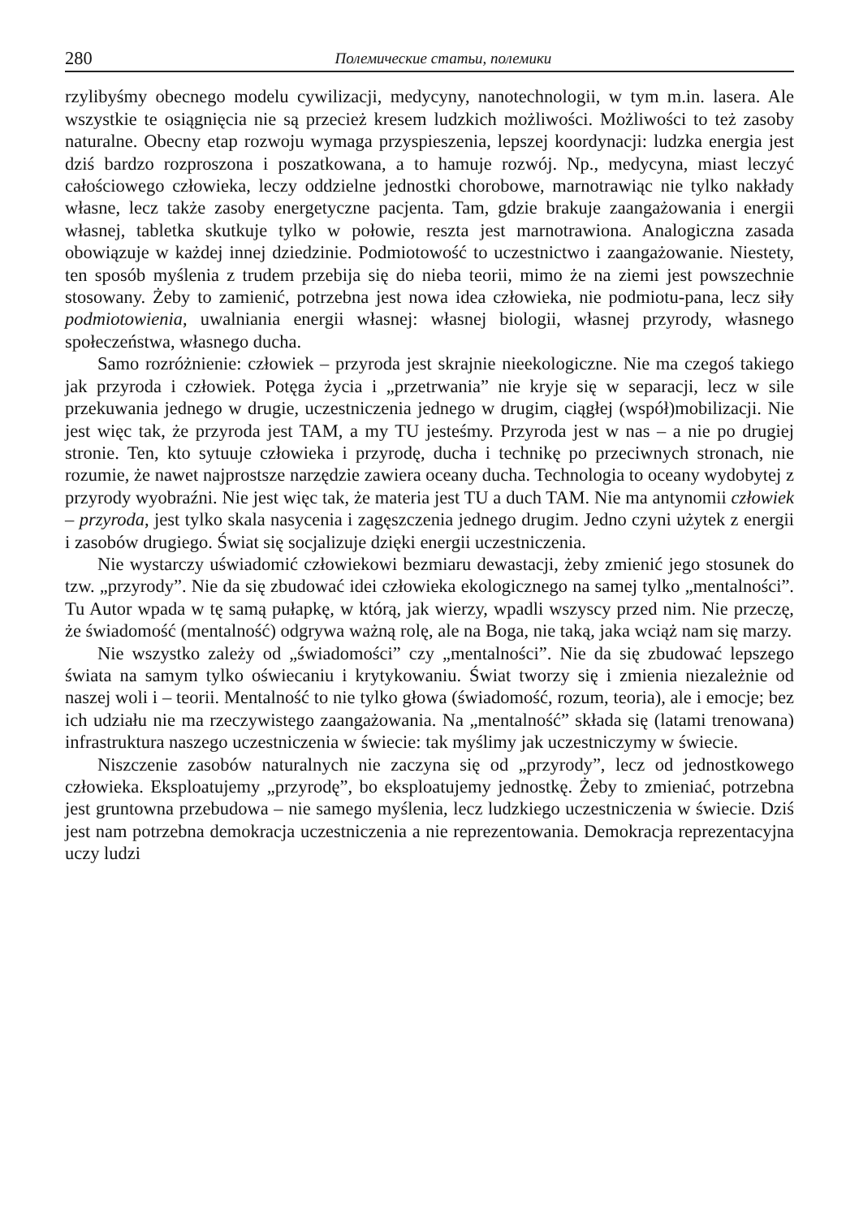280 Полемические статьи, полемики
rzylibyśmy obecnego modelu cywilizacji, medycyny, nanotechnologii, w tym m.in. lasera. Ale wszystkie te osiągnięcia nie są przecież kresem ludzkich możliwości. Możliwości to też zasoby naturalne. Obecny etap rozwoju wymaga przyspieszenia, lepszej koordynacji: ludzka energia jest dziś bardzo rozproszona i poszatkowana, a to hamuje rozwój. Np., medycyna, miast leczyć całościowego człowieka, leczy oddzielne jednostki chorobowe, marnotrawiąc nie tylko nakłady własne, lecz także zasoby energetyczne pacjenta. Tam, gdzie brakuje zaangażowania i energii własnej, tabletka skutkuje tylko w połowie, reszta jest marnotrawiona. Analogiczna zasada obowiązuje w każdej innej dziedzinie. Podmiotowość to uczestnictwo i zaangażowanie. Niestety, ten sposób myślenia z trudem przebija się do nieba teorii, mimo że na ziemi jest powszechnie stosowany. Żeby to zamienić, potrzebna jest nowa idea człowieka, nie podmiotu-pana, lecz siły podmiotowienia, uwalniania energii własnej: własnej biologii, własnej przyrody, własnego społeczeństwa, własnego ducha.
Samo rozróżnienie: człowiek – przyroda jest skrajnie nieekologiczne. Nie ma czegoś takiego jak przyroda i człowiek. Potęga życia i „przetrwania” nie kryje się w separacji, lecz w sile przekuwania jednego w drugie, uczestniczenia jednego w drugim, ciągłej (współ)mobilizacji. Nie jest więc tak, że przyroda jest TAM, a my TU jesteśmy. Przyroda jest w nas – a nie po drugiej stronie. Ten, kto sytuuje człowieka i przyrodę, ducha i technikę po przeciwnych stronach, nie rozumie, że nawet najprostsze narzędzie zawiera oceany ducha. Technologia to oceany wydobytej z przyrody wyobraźni. Nie jest więc tak, że materia jest TU a duch TAM. Nie ma antynomii człowiek – przyroda, jest tylko skala nasycenia i zagęszczenia jednego drugim. Jedno czyni użytek z energii i zasobów drugiego. Świat się socjalizuje dzięki energii uczestniczenia.
Nie wystarczy uświadomić człowiekowi bezmiaru dewastacji, żeby zmienić jego stosunek do tzw. „przyrody”. Nie da się zbudować idei człowieka ekologicznego na samej tylko „mentalności”. Tu Autor wpada w tę samą pułapkę, w którą, jak wierzy, wpadli wszyscy przed nim. Nie przeczę, że świadomość (mentalność) odgrywa ważną rolę, ale na Boga, nie taką, jaka wciąż nam się marzy.
Nie wszystko zależy od „świadomości” czy „mentalności”. Nie da się zbudować lepszego świata na samym tylko oświecaniu i krytykowaniu. Świat tworzy się i zmienia niezależnie od naszej woli i – teorii. Mentalność to nie tylko głowa (świadomość, rozum, teoria), ale i emocje; bez ich udziału nie ma rzeczywistego zaangażowania. Na „mentalność” składa się (latami trenowana) infrastruktura naszego uczestniczenia w świecie: tak myślimy jak uczestniczymy w świecie.
Niszczenie zasobów naturalnych nie zaczyna się od „przyrody”, lecz od jednostkowego człowieka. Eksploatujemy „przyrodę”, bo eksploatujemy jednostkę. Żeby to zmieniać, potrzebna jest gruntowna przebudowa – nie samego myślenia, lecz ludzkiego uczestniczenia w świecie. Dziś jest nam potrzebna demokracja uczestniczenia a nie reprezentowania. Demokracja reprezentacyjna uczy ludzi